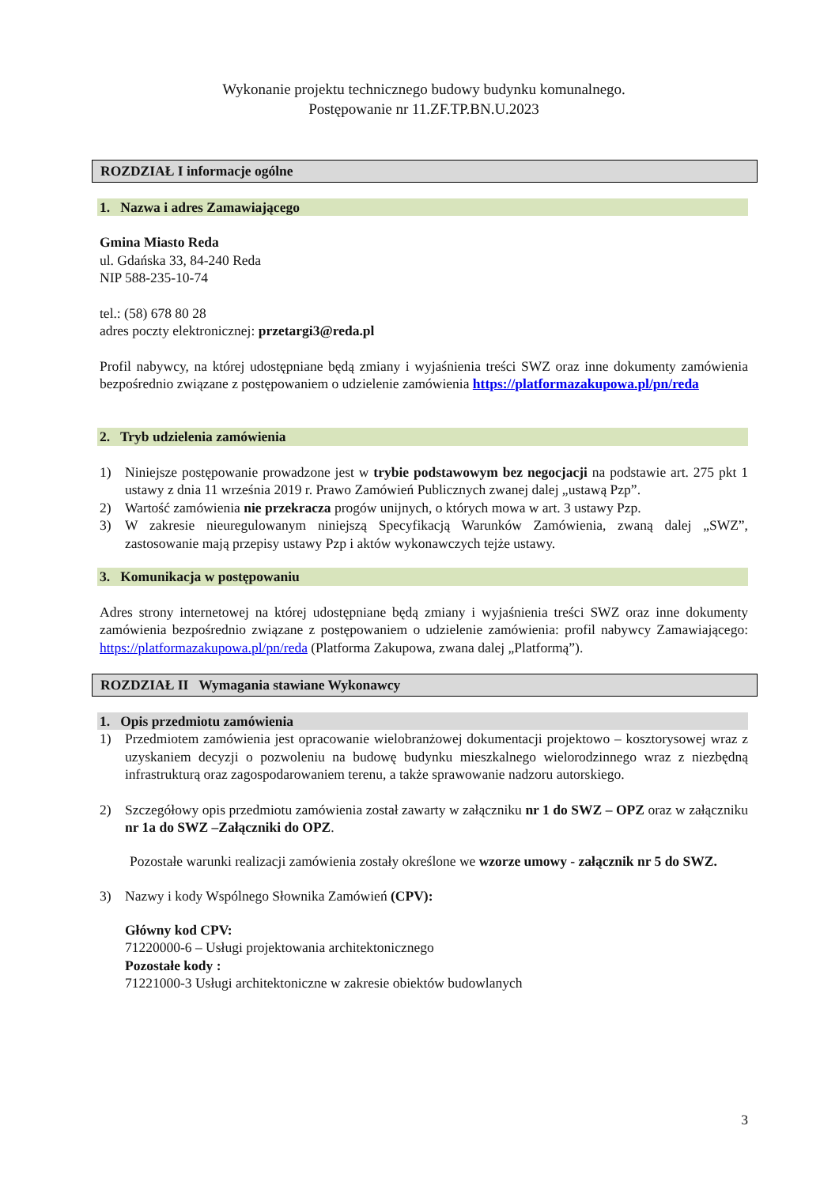Wykonanie projektu technicznego budowy budynku komunalnego.
Postępowanie nr 11.ZF.TP.BN.U.2023
ROZDZIAŁ I informacje ogólne
1. Nazwa i adres Zamawiającego
Gmina Miasto Reda
ul. Gdańska 33, 84-240 Reda
NIP 588-235-10-74
tel.: (58) 678 80 28
adres poczty elektronicznej: przetargi3@reda.pl
Profil nabywcy, na której udostępniane będą zmiany i wyjaśnienia treści SWZ oraz inne dokumenty zamówienia bezpośrednio związane z postępowaniem o udzielenie zamówienia https://platformazakupowa.pl/pn/reda
2. Tryb udzielenia zamówienia
1) Niniejsze postępowanie prowadzone jest w trybie podstawowym bez negocjacji na podstawie art. 275 pkt 1 ustawy z dnia 11 września 2019 r. Prawo Zamówień Publicznych zwanej dalej „ustawą Pzp”.
2) Wartość zamówienia nie przekracza progów unijnych, o których mowa w art. 3 ustawy Pzp.
3) W zakresie nieuregulowanym niniejszą Specyfikacją Warunków Zamówienia, zwaną dalej „SWZ”, zastosowanie mają przepisy ustawy Pzp i aktów wykonawczych tejże ustawy.
3. Komunikacja w postępowaniu
Adres strony internetowej na której udostępniane będą zmiany i wyjaśnienia treści SWZ oraz inne dokumenty zamówienia bezpośrednio związane z postępowaniem o udzielenie zamówienia: profil nabywcy Zamawiającego: https://platformazakupowa.pl/pn/reda (Platforma Zakupowa, zwana dalej „Platformą”).
ROZDZIAŁ II Wymagania stawiane Wykonawcy
1. Opis przedmiotu zamówienia
1) Przedmiotem zamówienia jest opracowanie wielobranżowej dokumentacji projektowo – kosztorysowej wraz z uzyskaniem decyzji o pozwoleniu na budowę budynku mieszkalnego wielorodzinnego wraz z niezbędną infrastrukturą oraz zagospodarowaniem terenu, a także sprawowanie nadzoru autorskiego.
2) Szczegółowy opis przedmiotu zamówienia został zawarty w załączniku nr 1 do SWZ – OPZ oraz w załączniku nr 1a do SWZ –Załączniki do OPZ.
Pozostałe warunki realizacji zamówienia zostały określone we wzorze umowy - załącznik nr 5 do SWZ.
3) Nazwy i kody Wspólnego Słownika Zamówień (CPV):
Główny kod CPV:
71220000-6 – Usługi projektowania architektonicznego
Pozostałe kody :
71221000-3 Usługi architektoniczne w zakresie obiektów budowlanych
3